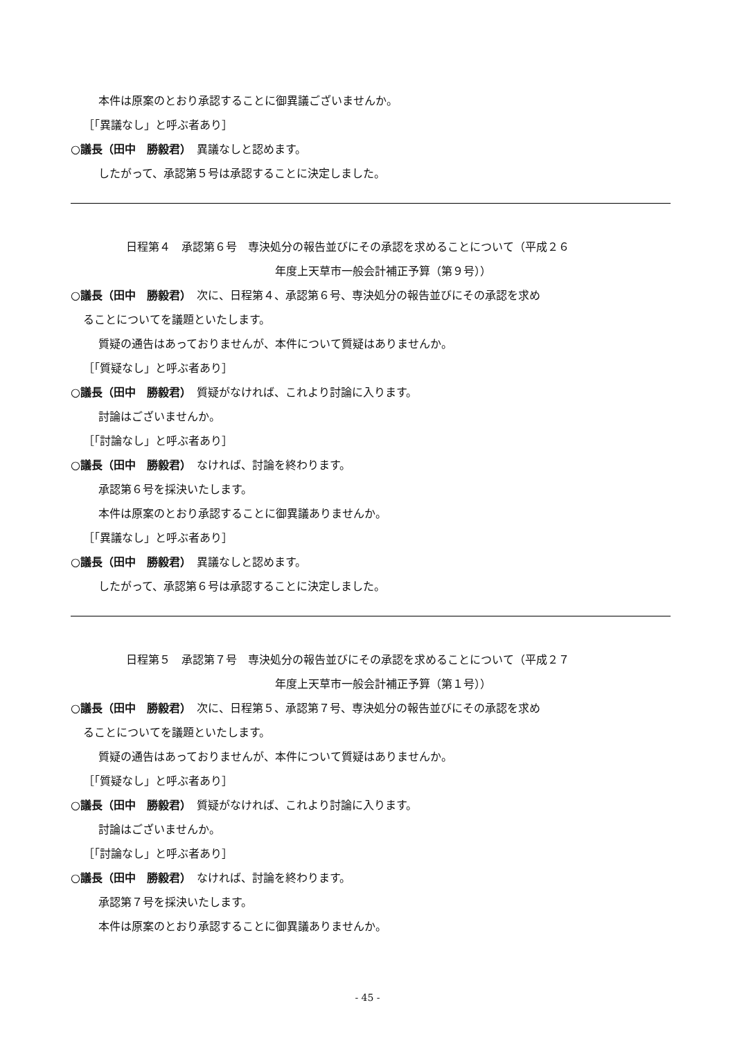本件は原案のとおり承認することに御異議ございませんか。
［「異議なし」と呼ぶ者あり］
○議長（田中　勝毅君）　異議なしと認めます。
したがって、承認第５号は承認することに決定しました。
日程第４　承認第６号　専決処分の報告並びにその承認を求めることについて（平成２６
年度上天草市一般会計補正予算（第９号））
○議長（田中　勝毅君）　次に、日程第４、承認第６号、専決処分の報告並びにその承認を求め
ることについてを議題といたします。
質疑の通告はあっておりませんが、本件について質疑はありませんか。
［「質疑なし」と呼ぶ者あり］
○議長（田中　勝毅君）　質疑がなければ、これより討論に入ります。
討論はございませんか。
［「討論なし」と呼ぶ者あり］
○議長（田中　勝毅君）　なければ、討論を終わります。
承認第６号を採決いたします。
本件は原案のとおり承認することに御異議ありませんか。
［「異議なし」と呼ぶ者あり］
○議長（田中　勝毅君）　異議なしと認めます。
したがって、承認第６号は承認することに決定しました。
日程第５　承認第７号　専決処分の報告並びにその承認を求めることについて（平成２７
年度上天草市一般会計補正予算（第１号））
○議長（田中　勝毅君）　次に、日程第５、承認第７号、専決処分の報告並びにその承認を求め
ることについてを議題といたします。
質疑の通告はあっておりませんが、本件について質疑はありませんか。
［「質疑なし」と呼ぶ者あり］
○議長（田中　勝毅君）　質疑がなければ、これより討論に入ります。
討論はございませんか。
［「討論なし」と呼ぶ者あり］
○議長（田中　勝毅君）　なければ、討論を終わります。
承認第７号を採決いたします。
本件は原案のとおり承認することに御異議ありませんか。
- 45 -